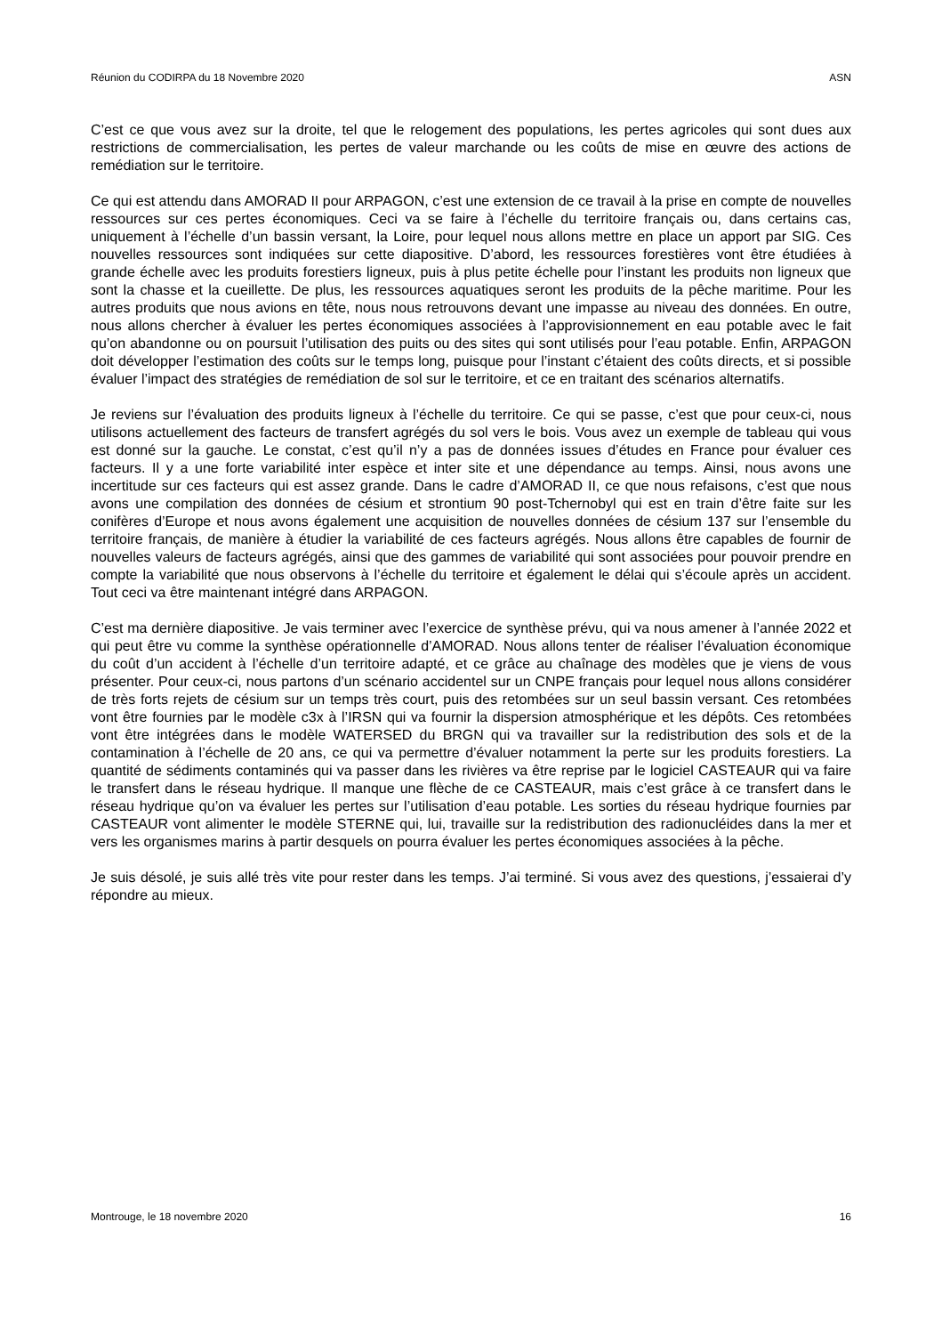Réunion du CODIRPA du 18 Novembre 2020 ASN
C’est ce que vous avez sur la droite, tel que le relogement des populations, les pertes agricoles qui sont dues aux restrictions de commercialisation, les pertes de valeur marchande ou les coûts de mise en œuvre des actions de remédiation sur le territoire.
Ce qui est attendu dans AMORAD II pour ARPAGON, c’est une extension de ce travail à la prise en compte de nouvelles ressources sur ces pertes économiques. Ceci va se faire à l’échelle du territoire français ou, dans certains cas, uniquement à l’échelle d’un bassin versant, la Loire, pour lequel nous allons mettre en place un apport par SIG. Ces nouvelles ressources sont indiquées sur cette diapositive. D’abord, les ressources forestières vont être étudiées à grande échelle avec les produits forestiers ligneux, puis à plus petite échelle pour l’instant les produits non ligneux que sont la chasse et la cueillette. De plus, les ressources aquatiques seront les produits de la pêche maritime. Pour les autres produits que nous avions en tête, nous nous retrouvons devant une impasse au niveau des données. En outre, nous allons chercher à évaluer les pertes économiques associées à l’approvisionnement en eau potable avec le fait qu’on abandonne ou on poursuit l’utilisation des puits ou des sites qui sont utilisés pour l’eau potable. Enfin, ARPAGON doit développer l’estimation des coûts sur le temps long, puisque pour l’instant c’étaient des coûts directs, et si possible évaluer l’impact des stratégies de remédiation de sol sur le territoire, et ce en traitant des scénarios alternatifs.
Je reviens sur l’évaluation des produits ligneux à l’échelle du territoire. Ce qui se passe, c’est que pour ceux-ci, nous utilisons actuellement des facteurs de transfert agrégés du sol vers le bois. Vous avez un exemple de tableau qui vous est donné sur la gauche. Le constat, c’est qu’il n’y a pas de données issues d’études en France pour évaluer ces facteurs. Il y a une forte variabilité inter espèce et inter site et une dépendance au temps. Ainsi, nous avons une incertitude sur ces facteurs qui est assez grande. Dans le cadre d’AMORAD II, ce que nous refaisons, c’est que nous avons une compilation des données de césium et strontium 90 post-Tchernobyl qui est en train d’être faite sur les conifères d’Europe et nous avons également une acquisition de nouvelles données de césium 137 sur l’ensemble du territoire français, de manière à étudier la variabilité de ces facteurs agrégés. Nous allons être capables de fournir de nouvelles valeurs de facteurs agrégés, ainsi que des gammes de variabilité qui sont associées pour pouvoir prendre en compte la variabilité que nous observons à l’échelle du territoire et également le délai qui s’écoule après un accident. Tout ceci va être maintenant intégré dans ARPAGON.
C’est ma dernière diapositive. Je vais terminer avec l’exercice de synthèse prévu, qui va nous amener à l’année 2022 et qui peut être vu comme la synthèse opérationnelle d’AMORAD. Nous allons tenter de réaliser l’évaluation économique du coût d’un accident à l’échelle d’un territoire adapté, et ce grâce au chaînage des modèles que je viens de vous présenter. Pour ceux-ci, nous partons d’un scénario accidentel sur un CNPE français pour lequel nous allons considérer de très forts rejets de césium sur un temps très court, puis des retombées sur un seul bassin versant. Ces retombées vont être fournies par le modèle c3x à l’IRSN qui va fournir la dispersion atmosphérique et les dépôts. Ces retombées vont être intégrées dans le modèle WATERSED du BRGN qui va travailler sur la redistribution des sols et de la contamination à l’échelle de 20 ans, ce qui va permettre d’évaluer notamment la perte sur les produits forestiers. La quantité de sédiments contaminés qui va passer dans les rivières va être reprise par le logiciel CASTEAUR qui va faire le transfert dans le réseau hydrique. Il manque une flèche de ce CASTEAUR, mais c’est grâce à ce transfert dans le réseau hydrique qu’on va évaluer les pertes sur l’utilisation d’eau potable. Les sorties du réseau hydrique fournies par CASTEAUR vont alimenter le modèle STERNE qui, lui, travaille sur la redistribution des radionucléides dans la mer et vers les organismes marins à partir desquels on pourra évaluer les pertes économiques associées à la pêche.
Je suis désolé, je suis allé très vite pour rester dans les temps. J’ai terminé. Si vous avez des questions, j’essaierai d’y répondre au mieux.
Montrouge, le 18 novembre 2020 16